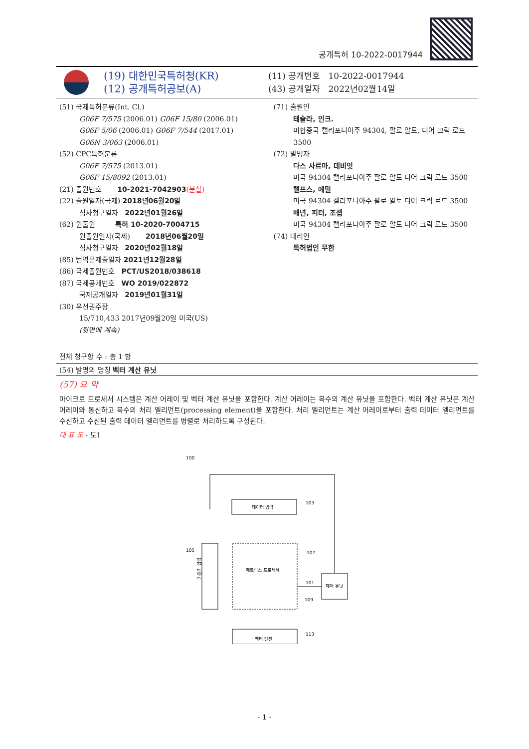공개특허 10-2022-0017944
(19) 대한민국특허청(KR)
(12) 공개특허공보(A)
(11) 공개번호 10-2022-0017944
(43) 공개일자 2022년02월14일
(51) 국제특허분류(Int. Cl.)
G06F 7/575 (2006.01) G06F 15/80 (2006.01)
G06F 5/06 (2006.01) G06F 7/544 (2017.01)
G06N 3/063 (2006.01)
(52) CPC특허분류
G06F 7/575 (2013.01)
G06F 15/8092 (2013.01)
(21) 출원번호 10-2021-7042903(분할)
(22) 출원일자(국제) 2018년06월20일
심사청구일자 2022년01월26일
(62) 원출원 특허 10-2020-7004715
원출원일자(국제) 2018년06월20일
심사청구일자 2020년02월18일
(85) 번역문제출일자 2021년12월28일
(86) 국제출원번호 PCT/US2018/038618
(87) 국제공개번호 WO 2019/022872
국제공개일자 2019년01월31일
(30) 우선권주장
15/710,433 2017년09월20일 미국(US)
(뒷면에 계속)
(71) 출원인
테슬라, 인크.
미합중국 캘리포니아주 94304, 팔로 알토, 디어 크릭 로드 3500
(72) 발명자
다스 사르마, 데비잇
미국 94304 캘리포니아주 팔로 알토 디어 크릭 로드 3500
탤프스, 에밀
미국 94304 캘리포니아주 팔로 알토 디어 크릭 로드 3500
배년, 피터, 조셉
미국 94304 캘리포니아주 팔로 알토 디어 크릭 로드 3500
(74) 대리인
특허법인 무한
전체 청구항 수 : 총 1 항
(54) 발명의 명칭 벡터 계산 유닛
(57) 요 약
마이크로 프로세서 시스템은 계산 어레이 및 벡터 계산 유닛을 포함한다. 계산 어레이는 복수의 계산 유닛을 포함한다. 벡터 계산 유닛은 계산 어레이와 통신하고 복수의 처리 엘리먼트(processing element)을 포함한다. 처리 엘리먼트는 계산 어레이로부터 출력 데이터 엘리먼트를 수신하고 수신된 출력 데이터 엘리먼트를 병렬로 처리하도록 구성된다.
대 표 도 - 도1
100
데이터 입력
103
105
가중치 입력
매트릭스 프로세서
107
109
101
제어 유닛
벡터 엔진
113
- 1 -